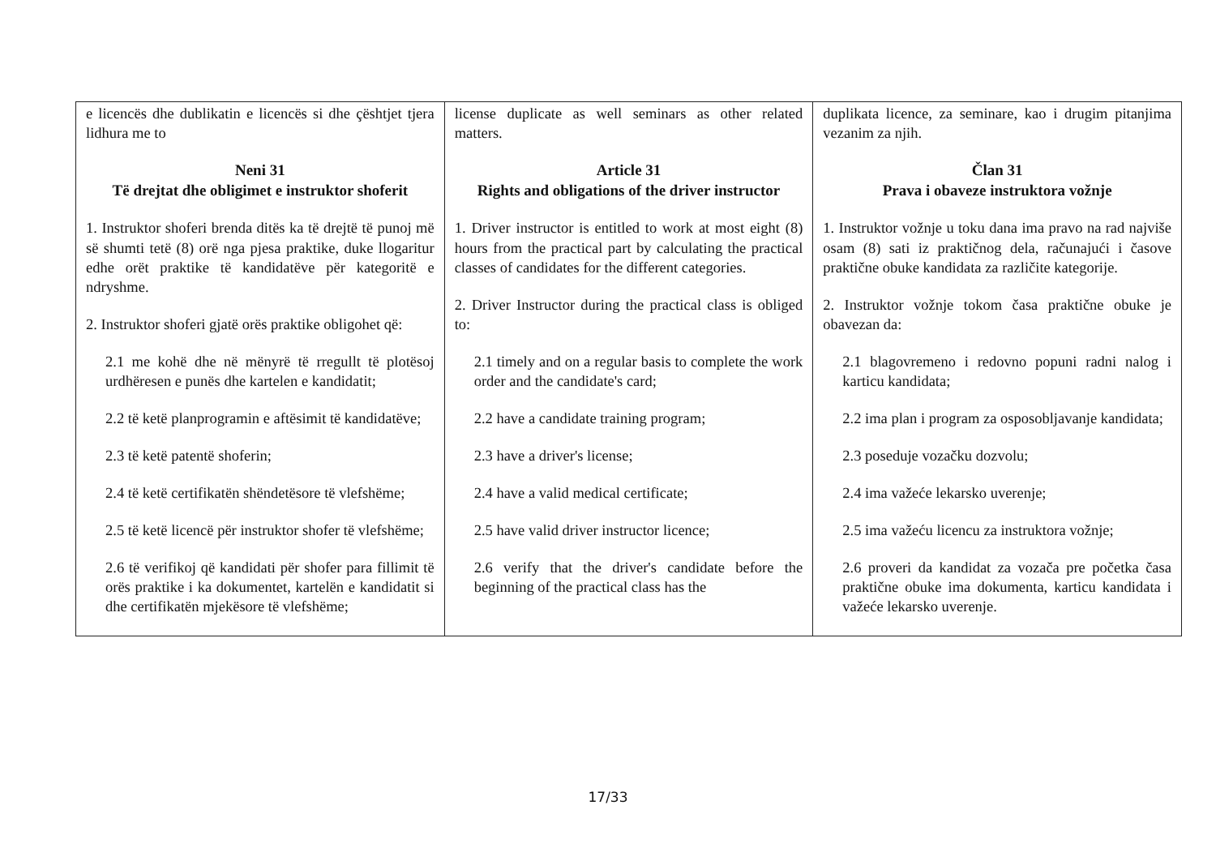| e licencës dhe dublikatin e licencës si dhe çështjet tjera lidhura me to Neni 31 Të drejtat dhe obligimet e instruktor shoferit 1. Instruktor shoferi brenda ditës ka të drejtë të punoj më së shumti tetë (8) orë nga pjesa praktike, duke llogaritur edhe orët praktike të kandidatëve për kategoritë e ndryshme. 2. Instruktor shoferi gjatë orës praktike obligohet që: 2.1 me kohë dhe në mënyrë të rregullt të plotësoj urdhëresen e punës dhe kartelen e kandidatit; 2.2 të ketë planprogramin e aftësimit të kandidatëve; 2.3 të ketë patentë shoferin; 2.4 të ketë certifikatën shëndetësore të vlefshëme; 2.5 të ketë licencë për instruktor shofer të vlefshëme; 2.6 të verifikoj që kandidati për shofer para fillimit të orës praktike i ka dokumentet, kartelën e kandidatit si dhe certifikatën mjekësore të vlefshëme; | license duplicate as well seminars as other related matters. Article 31 Rights and obligations of the driver instructor 1. Driver instructor is entitled to work at most eight (8) hours from the practical part by calculating the practical classes of candidates for the different categories. 2. Driver Instructor during the practical class is obliged to: 2.1 timely and on a regular basis to complete the work order and the candidate's card; 2.2 have a candidate training program; 2.3 have a driver's license; 2.4 have a valid medical certificate; 2.5 have valid driver instructor licence; 2.6 verify that the driver's candidate before the beginning of the practical class has the | duplikata licence, za seminare, kao i drugim pitanjima vezanim za njih. Član 31 Prava i obaveze instruktora vožnje 1. Instruktor vožnje u toku dana ima pravo na rad najviše osam (8) sati iz praktičnog dela, računajući i časove praktične obuke kandidata za različite kategorije. 2. Instruktor vožnje tokom časa praktične obuke je obavezan da: 2.1 blagovremeno i redovno popuni radni nalog i karticu kandidata; 2.2 ima plan i program za osposobljavanje kandidata; 2.3 poseduje vozačku dozvolu; 2.4 ima važeće lekarsko uverenje; 2.5 ima važeću licencu za instruktora vožnje; 2.6 proveri da kandidat za vozača pre početka časa praktične obuke ima dokumenta, karticu kandidata i važeće lekarsko uverenje. |
17/33